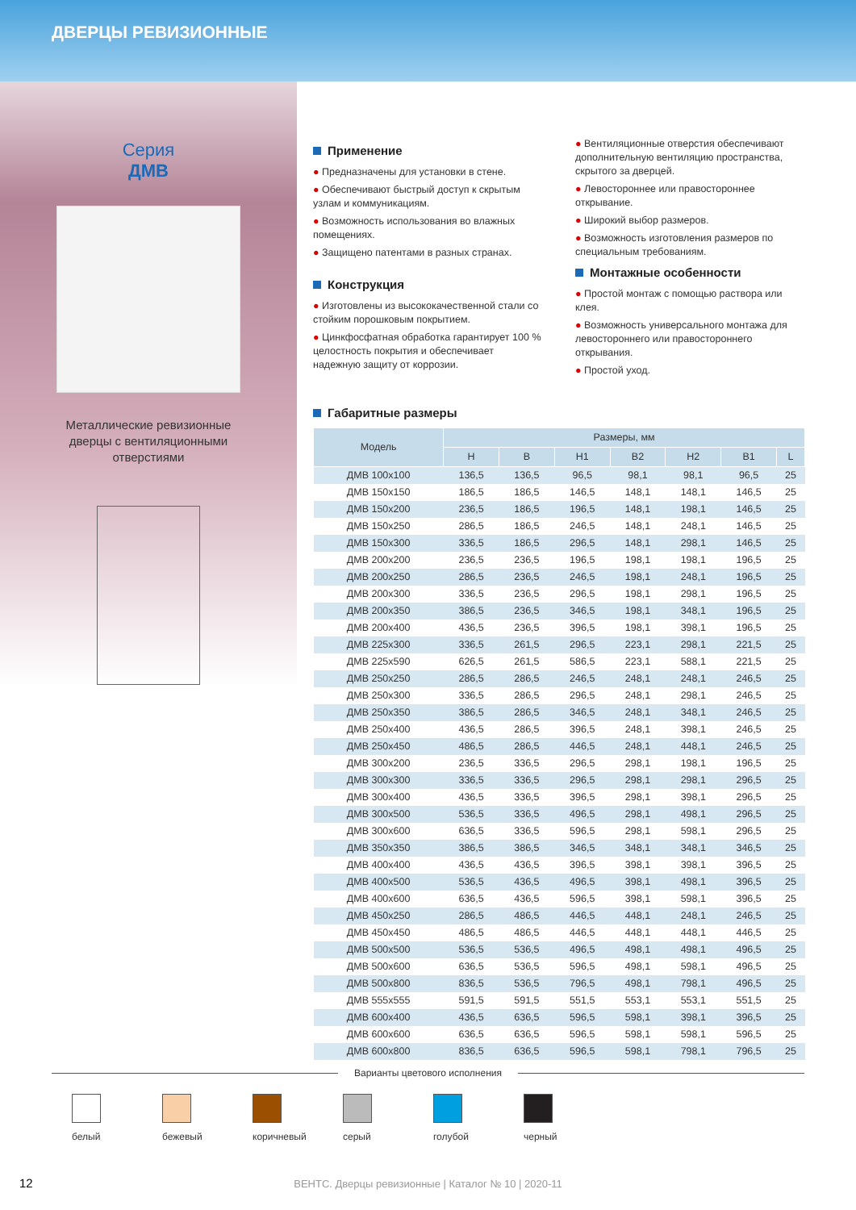ДВЕРЦЫ РЕВИЗИОННЫЕ
Серия
ДМВ
Металлические ревизионные дверцы с вентиляционными отверстиями
Применение
● Предназначены для установки в стене.
● Обеспечивают быстрый доступ к скрытым узлам и коммуникациям.
● Возможность использования во влажных помещениях.
● Защищено патентами в разных странах.
Конструкция
● Изготовлены из высококачественной стали со стойким порошковым покрытием.
● Цинкфосфатная обработка гарантирует 100 % целостность покрытия и обеспечивает надежную защиту от коррозии.
● Вентиляционные отверстия обеспечивают дополнительную вентиляцию пространства, скрытого за дверцей.
● Левостороннее или правостороннее открывание.
● Широкий выбор размеров.
● Возможность изготовления размеров по специальным требованиям.
Монтажные особенности
● Простой монтаж с помощью раствора или клея.
● Возможность универсального монтажа для левостороннего или правостороннего открывания.
● Простой уход.
Габаритные размеры
| Модель | Размеры, мм | | | | | | |
| --- | --- | --- | --- | --- | --- | --- | --- |
| | H | B | H1 | B2 | H2 | B1 | L |
| ДМВ 100х100 | 136,5 | 136,5 | 96,5 | 98,1 | 98,1 | 96,5 | 25 |
| ДМВ 150х150 | 186,5 | 186,5 | 146,5 | 148,1 | 148,1 | 146,5 | 25 |
| ДМВ 150х200 | 236,5 | 186,5 | 196,5 | 148,1 | 198,1 | 146,5 | 25 |
| ДМВ 150х250 | 286,5 | 186,5 | 246,5 | 148,1 | 248,1 | 146,5 | 25 |
| ДМВ 150х300 | 336,5 | 186,5 | 296,5 | 148,1 | 298,1 | 146,5 | 25 |
| ДМВ 200х200 | 236,5 | 236,5 | 196,5 | 198,1 | 198,1 | 196,5 | 25 |
| ДМВ 200х250 | 286,5 | 236,5 | 246,5 | 198,1 | 248,1 | 196,5 | 25 |
| ДМВ 200х300 | 336,5 | 236,5 | 296,5 | 198,1 | 298,1 | 196,5 | 25 |
| ДМВ 200х350 | 386,5 | 236,5 | 346,5 | 198,1 | 348,1 | 196,5 | 25 |
| ДМВ 200х400 | 436,5 | 236,5 | 396,5 | 198,1 | 398,1 | 196,5 | 25 |
| ДМВ 225х300 | 336,5 | 261,5 | 296,5 | 223,1 | 298,1 | 221,5 | 25 |
| ДМВ 225х590 | 626,5 | 261,5 | 586,5 | 223,1 | 588,1 | 221,5 | 25 |
| ДМВ 250х250 | 286,5 | 286,5 | 246,5 | 248,1 | 248,1 | 246,5 | 25 |
| ДМВ 250х300 | 336,5 | 286,5 | 296,5 | 248,1 | 298,1 | 246,5 | 25 |
| ДМВ 250х350 | 386,5 | 286,5 | 346,5 | 248,1 | 348,1 | 246,5 | 25 |
| ДМВ 250х400 | 436,5 | 286,5 | 396,5 | 248,1 | 398,1 | 246,5 | 25 |
| ДМВ 250х450 | 486,5 | 286,5 | 446,5 | 248,1 | 448,1 | 246,5 | 25 |
| ДМВ 300х200 | 236,5 | 336,5 | 296,5 | 298,1 | 198,1 | 196,5 | 25 |
| ДМВ 300х300 | 336,5 | 336,5 | 296,5 | 298,1 | 298,1 | 296,5 | 25 |
| ДМВ 300х400 | 436,5 | 336,5 | 396,5 | 298,1 | 398,1 | 296,5 | 25 |
| ДМВ 300х500 | 536,5 | 336,5 | 496,5 | 298,1 | 498,1 | 296,5 | 25 |
| ДМВ 300х600 | 636,5 | 336,5 | 596,5 | 298,1 | 598,1 | 296,5 | 25 |
| ДМВ 350х350 | 386,5 | 386,5 | 346,5 | 348,1 | 348,1 | 346,5 | 25 |
| ДМВ 400х400 | 436,5 | 436,5 | 396,5 | 398,1 | 398,1 | 396,5 | 25 |
| ДМВ 400х500 | 536,5 | 436,5 | 496,5 | 398,1 | 498,1 | 396,5 | 25 |
| ДМВ 400х600 | 636,5 | 436,5 | 596,5 | 398,1 | 598,1 | 396,5 | 25 |
| ДМВ 450х250 | 286,5 | 486,5 | 446,5 | 448,1 | 248,1 | 246,5 | 25 |
| ДМВ 450х450 | 486,5 | 486,5 | 446,5 | 448,1 | 448,1 | 446,5 | 25 |
| ДМВ 500х500 | 536,5 | 536,5 | 496,5 | 498,1 | 498,1 | 496,5 | 25 |
| ДМВ 500х600 | 636,5 | 536,5 | 596,5 | 498,1 | 598,1 | 496,5 | 25 |
| ДМВ 500х800 | 836,5 | 536,5 | 796,5 | 498,1 | 798,1 | 496,5 | 25 |
| ДМВ 555х555 | 591,5 | 591,5 | 551,5 | 553,1 | 553,1 | 551,5 | 25 |
| ДМВ 600х400 | 436,5 | 636,5 | 596,5 | 598,1 | 398,1 | 396,5 | 25 |
| ДМВ 600х600 | 636,5 | 636,5 | 596,5 | 598,1 | 598,1 | 596,5 | 25 |
| ДМВ 600х800 | 836,5 | 636,5 | 596,5 | 598,1 | 798,1 | 796,5 | 25 |
Варианты цветового исполнения
белый
бежевый
коричневый
серый
голубой
черный
12
ВЕНТС. Дверцы ревизионные | Каталог № 10 | 2020-11